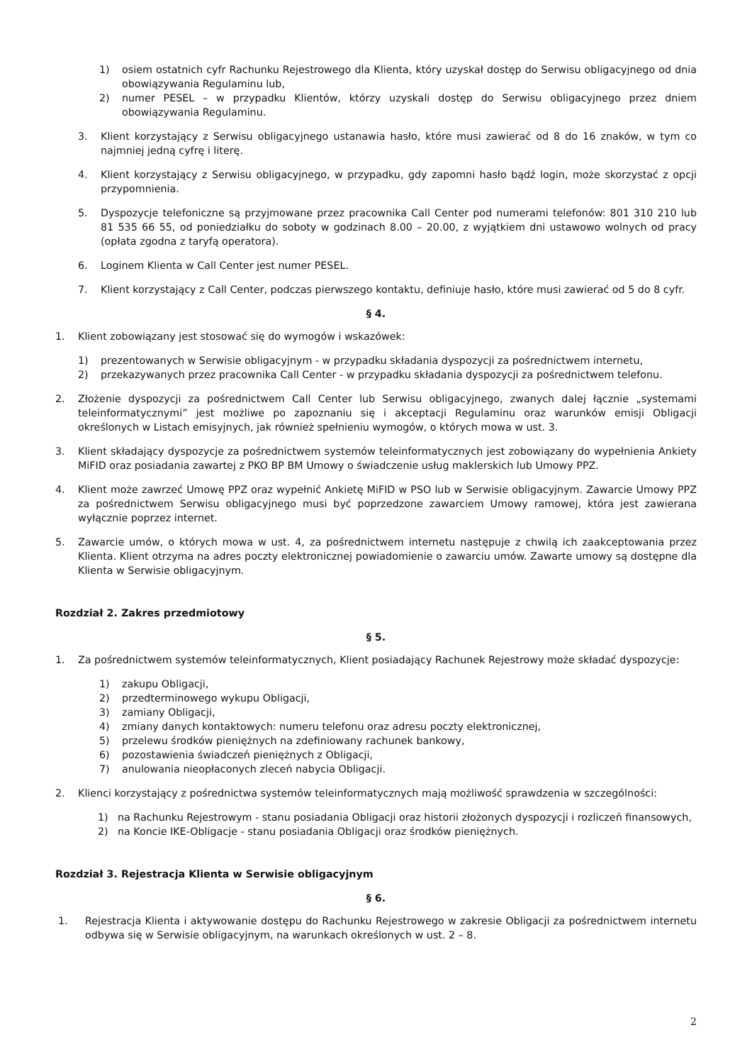1) osiem ostatnich cyfr Rachunku Rejestrowego dla Klienta, który uzyskał dostęp do Serwisu obligacyjnego od dnia obowiązywania Regulaminu lub,
2) numer PESEL – w przypadku Klientów, którzy uzyskali dostęp do Serwisu obligacyjnego przez dniem obowiązywania Regulaminu.
3. Klient korzystający z Serwisu obligacyjnego ustanawia hasło, które musi zawierać od 8 do 16 znaków, w tym co najmniej jedną cyfrę i literę.
4. Klient korzystający z Serwisu obligacyjnego, w przypadku, gdy zapomni hasło bądź login, może skorzystać z opcji przypomnienia.
5. Dyspozycje telefoniczne są przyjmowane przez pracownika Call Center pod numerami telefonów: 801 310 210 lub 81 535 66 55, od poniedziałku do soboty w godzinach 8.00 – 20.00, z wyjątkiem dni ustawowo wolnych od pracy (opłata zgodna z taryfą operatora).
6. Loginem Klienta w Call Center jest numer PESEL.
7. Klient korzystający z Call Center, podczas pierwszego kontaktu, definiuje hasło, które musi zawierać od 5 do 8 cyfr.
§ 4.
1. Klient zobowiązany jest stosować się do wymogów i wskazówek:
1) prezentowanych w Serwisie obligacyjnym - w przypadku składania dyspozycji za pośrednictwem internetu,
2) przekazywanych przez pracownika Call Center - w przypadku składania dyspozycji za pośrednictwem telefonu.
2. Złożenie dyspozycji za pośrednictwem Call Center lub Serwisu obligacyjnego, zwanych dalej łącznie „systemami teleinformatycznymi” jest możliwe po zapoznaniu się i akceptacji Regulaminu oraz warunków emisji Obligacji określonych w Listach emisyjnych, jak również spełnieniu wymogów, o których mowa w ust. 3.
3. Klient składający dyspozycje za pośrednictwem systemów teleinformatycznych jest zobowiązany do wypełnienia Ankiety MiFID oraz posiadania zawartej z PKO BP BM Umowy o świadczenie usług maklerskich lub Umowy PPZ.
4. Klient może zawrzeć Umowę PPZ oraz wypełnić Ankietę MiFID w PSO lub w Serwisie obligacyjnym. Zawarcie Umowy PPZ za pośrednictwem Serwisu obligacyjnego musi być poprzedzone zawarciem Umowy ramowej, która jest zawierana wyłącznie poprzez internet.
5. Zawarcie umów, o których mowa w ust. 4, za pośrednictwem internetu następuje z chwilą ich zaakceptowania przez Klienta. Klient otrzyma na adres poczty elektronicznej powiadomienie o zawarciu umów. Zawarte umowy są dostępne dla Klienta w Serwisie obligacyjnym.
Rozdział 2. Zakres przedmiotowy
§ 5.
1. Za pośrednictwem systemów teleinformatycznych, Klient posiadający Rachunek Rejestrowy może składać dyspozycje:
1) zakupu Obligacji,
2) przedterminowego wykupu Obligacji,
3) zamiany Obligacji,
4) zmiany danych kontaktowych: numeru telefonu oraz adresu poczty elektronicznej,
5) przelewu środków pieniężnych na zdefiniowany rachunek bankowy,
6) pozostawienia świadczeń pieniężnych z Obligacji,
7) anulowania nieopłaconych zleceń nabycia Obligacji.
2. Klienci korzystający z pośrednictwa systemów teleinformatycznych mają możliwość sprawdzenia w szczególności:
1) na Rachunku Rejestrowym - stanu posiadania Obligacji oraz historii złożonych dyspozycji i rozliczeń finansowych,
2) na Koncie IKE-Obligacje - stanu posiadania Obligacji oraz środków pieniężnych.
Rozdział 3. Rejestracja Klienta w Serwisie obligacyjnym
§ 6.
1. Rejestracja Klienta i aktywowanie dostępu do Rachunku Rejestrowego w zakresie Obligacji za pośrednictwem internetu odbywa się w Serwisie obligacyjnym, na warunkach określonych w ust. 2 – 8.
2